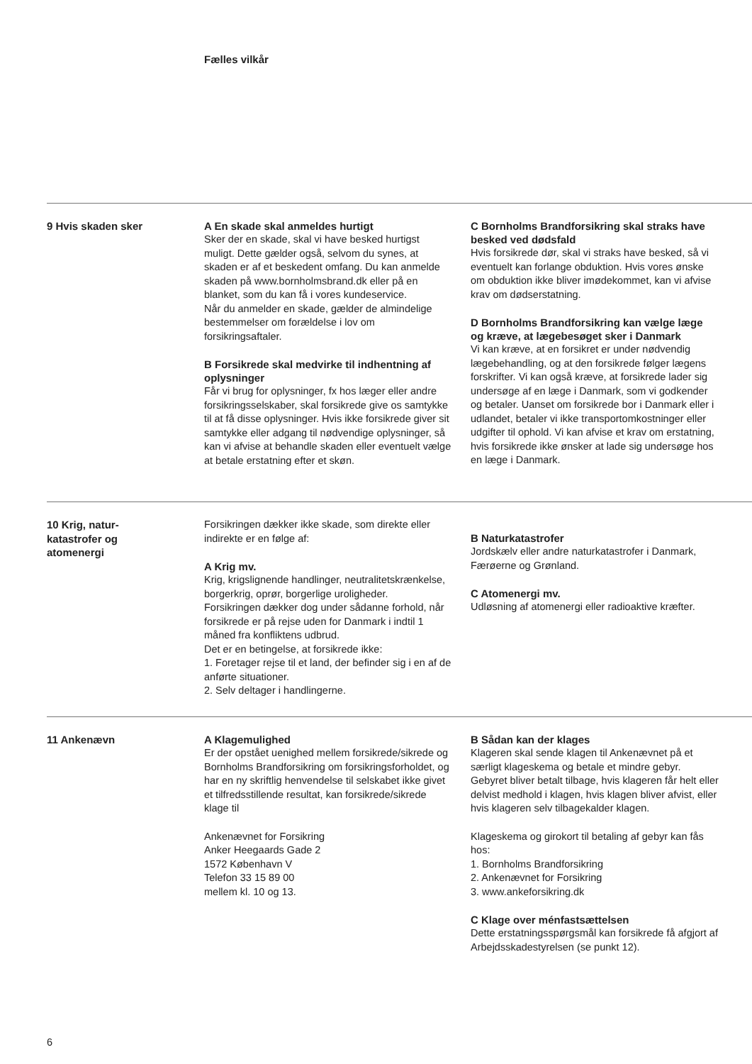Fælles vilkår
9 Hvis skaden sker
A En skade skal anmeldes hurtigt
Sker der en skade, skal vi have besked hurtigst muligt. Dette gælder også, selvom du synes, at skaden er af et beskedent omfang. Du kan anmelde skaden på www.bornholmsbrand.dk eller på en blanket, som du kan få i vores kundeservice.
Når du anmelder en skade, gælder de almindelige bestemmelser om forældelse i lov om forsikringsaftaler.
B Forsikrede skal medvirke til indhentning af oplysninger
Får vi brug for oplysninger, fx hos læger eller andre forsikringsselskaber, skal forsikrede give os samtykke til at få disse oplysninger. Hvis ikke forsikrede giver sit samtykke eller adgang til nødvendige oplysninger, så kan vi afvise at behandle skaden eller eventuelt vælge at betale erstatning efter et skøn.
C Bornholms Brandforsikring skal straks have besked ved dødsfald
Hvis forsikrede dør, skal vi straks have besked, så vi eventuelt kan forlange obduktion. Hvis vores ønske om obduktion ikke bliver imødekommet, kan vi afvise krav om dødserstatning.
D Bornholms Brandforsikring kan vælge læge og kræve, at lægebesøget sker i Danmark
Vi kan kræve, at en forsikret er under nødvendig lægebehandling, og at den forsikrede følger lægens forskrifter. Vi kan også kræve, at forsikrede lader sig undersøge af en læge i Danmark, som vi godkender og betaler. Uanset om forsikrede bor i Danmark eller i udlandet, betaler vi ikke transportomkostninger eller udgifter til ophold. Vi kan afvise et krav om erstatning, hvis forsikrede ikke ønsker at lade sig undersøge hos en læge i Danmark.
10 Krig, natur-
katastrofer og
atomenergi
Forsikringen dækker ikke skade, som direkte eller indirekte er en følge af:
A Krig mv.
Krig, krigslignende handlinger, neutralitetskrænkelse, borgerkrig, oprør, borgerlige uroligheder.
Forsikringen dækker dog under sådanne forhold, når forsikrede er på rejse uden for Danmark i indtil 1 måned fra konfliktens udbrud.
Det er en betingelse, at forsikrede ikke:
1. Foretager rejse til et land, der befinder sig i en af de anførte situationer.
2. Selv deltager i handlingerne.
B Naturkatastrofer
Jordskælv eller andre naturkatastrofer i Danmark, Færøerne og Grønland.
C Atomenergi mv.
Udløsning af atomenergi eller radioaktive kræfter.
11 Ankenævn
A Klagemulighed
Er der opstået uenighed mellem forsikrede/sikrede og Bornholms Brandforsikring om forsikringsforholdet, og har en ny skriftlig henvendelse til selskabet ikke givet et tilfredsstillende resultat, kan forsikrede/sikrede klage til
Ankenævnet for Forsikring
Anker Heegaards Gade 2
1572 København V
Telefon 33 15 89 00
mellem kl. 10 og 13.
B Sådan kan der klages
Klageren skal sende klagen til Ankenævnet på et særligt klageskema og betale et mindre gebyr. Gebyret bliver betalt tilbage, hvis klageren får helt eller delvist medhold i klagen, hvis klagen bliver afvist, eller hvis klageren selv tilbagekalder klagen.
Klageskema og girokort til betaling af gebyr kan fås hos:
1. Bornholms Brandforsikring
2. Ankenævnet for Forsikring
3. www.ankeforsikring.dk
C Klage over ménfastsættelsen
Dette erstatningsspørgsmål kan forsikrede få afgjort af Arbejdsskadestyrelsen (se punkt 12).
6